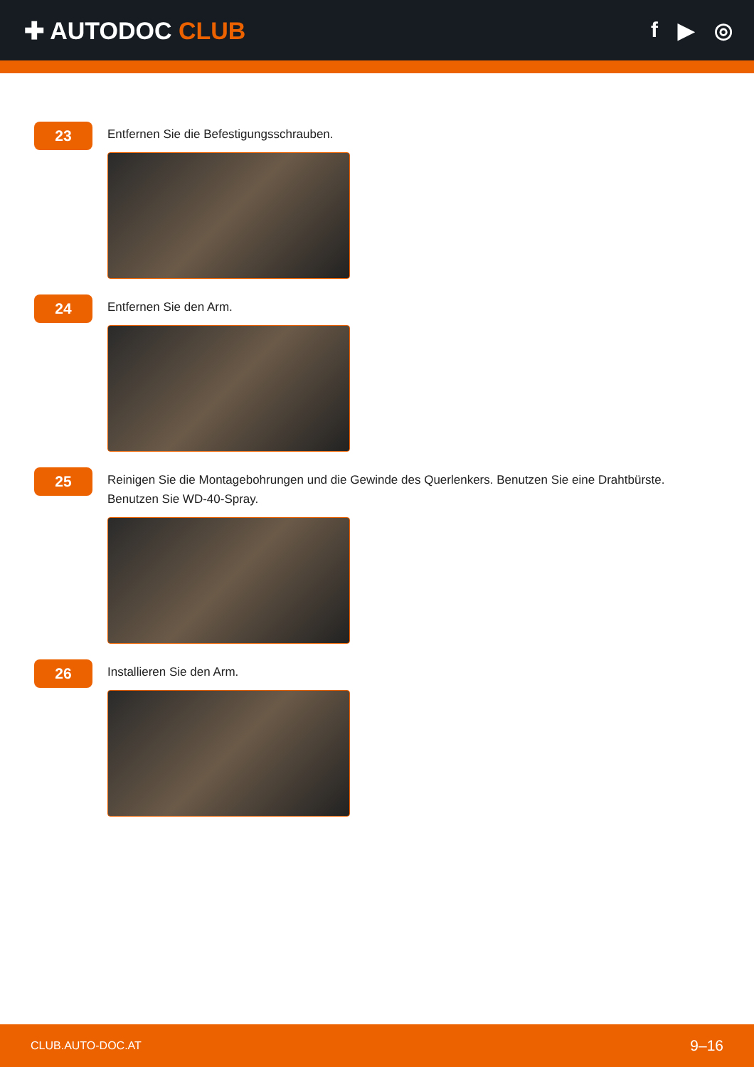✚ AUTODOC CLUB f ▶ ◎
23
Entfernen Sie die Befestigungsschrauben.
24
Entfernen Sie den Arm.
25
Reinigen Sie die Montagebohrungen und die Gewinde des Querlenkers. Benutzen Sie eine Drahtbürste. Benutzen Sie WD-40-Spray.
26
Installieren Sie den Arm.
CLUB.AUTO-DOC.AT 9–16